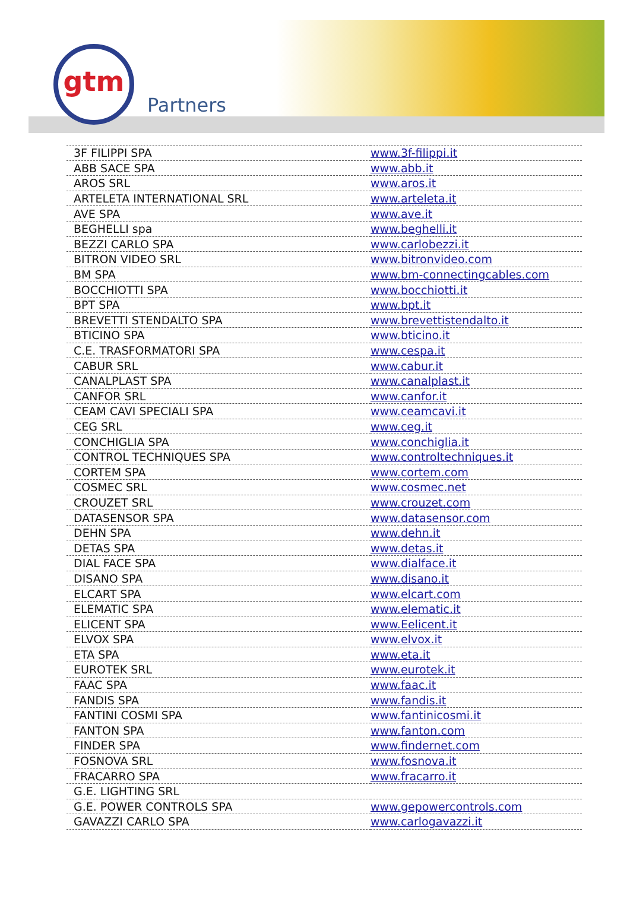gtm
Partners
| 3F FILIPPI SPA | www.3f-filippi.it |
| ABB SACE SPA | www.abb.it |
| AROS SRL | www.aros.it |
| ARTELETA INTERNATIONAL SRL | www.arteleta.it |
| AVE SPA | www.ave.it |
| BEGHELLI spa | www.beghelli.it |
| BEZZI CARLO SPA | www.carlobezzi.it |
| BITRON VIDEO SRL | www.bitronvideo.com |
| BM SPA | www.bm-connectingcables.com |
| BOCCHIOTTI SPA | www.bocchiotti.it |
| BPT SPA | www.bpt.it |
| BREVETTI STENDALTO SPA | www.brevettistendalto.it |
| BTICINO SPA | www.bticino.it |
| C.E. TRASFORMATORI SPA | www.cespa.it |
| CABUR SRL | www.cabur.it |
| CANALPLAST SPA | www.canalplast.it |
| CANFOR SRL | www.canfor.it |
| CEAM CAVI SPECIALI SPA | www.ceamcavi.it |
| CEG SRL | www.ceg.it |
| CONCHIGLIA SPA | www.conchiglia.it |
| CONTROL TECHNIQUES SPA | www.controltechniques.it |
| CORTEM SPA | www.cortem.com |
| COSMEC SRL | www.cosmec.net |
| CROUZET SRL | www.crouzet.com |
| DATASENSOR SPA | www.datasensor.com |
| DEHN SPA | www.dehn.it |
| DETAS SPA | www.detas.it |
| DIAL FACE SPA | www.dialface.it |
| DISANO SPA | www.disano.it |
| ELCART SPA | www.elcart.com |
| ELEMATIC SPA | www.elematic.it |
| ELICENT SPA | www.Eelicent.it |
| ELVOX SPA | www.elvox.it |
| ETA SPA | www.eta.it |
| EUROTEK SRL | www.eurotek.it |
| FAAC SPA | www.faac.it |
| FANDIS SPA | www.fandis.it |
| FANTINI COSMI SPA | www.fantinicosmi.it |
| FANTON SPA | www.fanton.com |
| FINDER SPA | www.findernet.com |
| FOSNOVA SRL | www.fosnova.it |
| FRACARRO SPA | www.fracarro.it |
| G.E. LIGHTING SRL | |
| G.E. POWER CONTROLS SPA | www.gepowercontrols.com |
| GAVAZZI CARLO SPA | www.carlogavazzi.it |